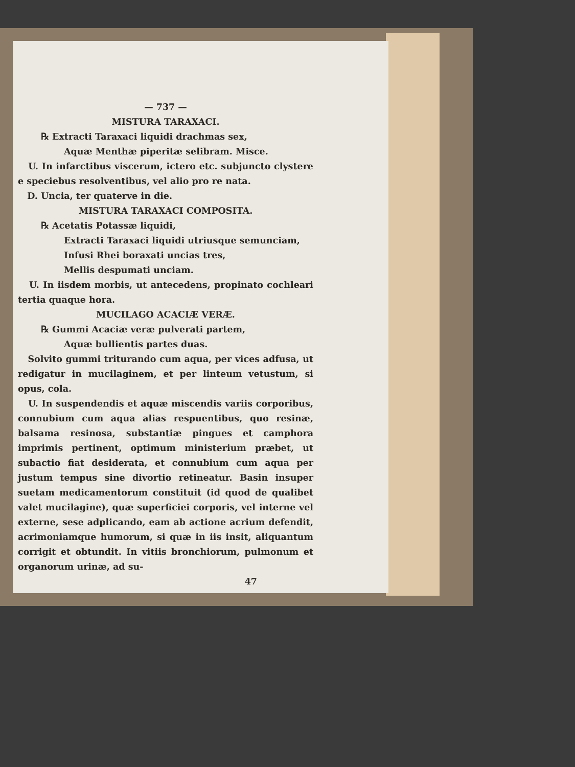— 737 —
MISTURA TARAXACI.
℞ Extracti Taraxaci liquidi drachmas sex,
Aquæ Menthæ piperitæ selibram. Misce.
U. In infarctibus viscerum, ictero etc. subjuncto clystere e speciebus resolventibus, vel alio pro re nata.
D. Uncia, ter quaterve in die.
MISTURA TARAXACI COMPOSITA.
℞ Acetatis Potassæ liquidi,
Extracti Taraxaci liquidi utriusque semunciam,
Infusi Rhei boraxati uncias tres,
Mellis despumati unciam.
U. In iisdem morbis, ut antecedens, propinato cochleari tertia quaque hora.
MUCILAGO ACACIÆ VERÆ.
℞ Gummi Acaciæ veræ pulverati partem,
Aquæ bullientis partes duas.
Solvito gummi triturando cum aqua, per vices adfusa, ut redigatur in mucilaginem, et per linteum vetustum, si opus, cola.
U. In suspendendis et aquæ miscendis variis corporibus, connubium cum aqua alias respuentibus, quo resinæ, balsama resinosa, substantiæ pingues et camphora imprimis pertinent, optimum ministerium præbet, ut subactio fiat desiderata, et connubium cum aqua per justum tempus sine divortio retineatur. Basin insuper suetam medicamentorum constituit (id quod de qualibet valet mucilagine), quæ superficiei corporis, vel interne vel externe, sese adplicando, eam ab actione acrium defendit, acrimoniamque humorum, si quæ in iis insit, aliquantum corrigit et obtundit. In vitiis bronchiorum, pulmonum et organorum urinæ, ad su-
47